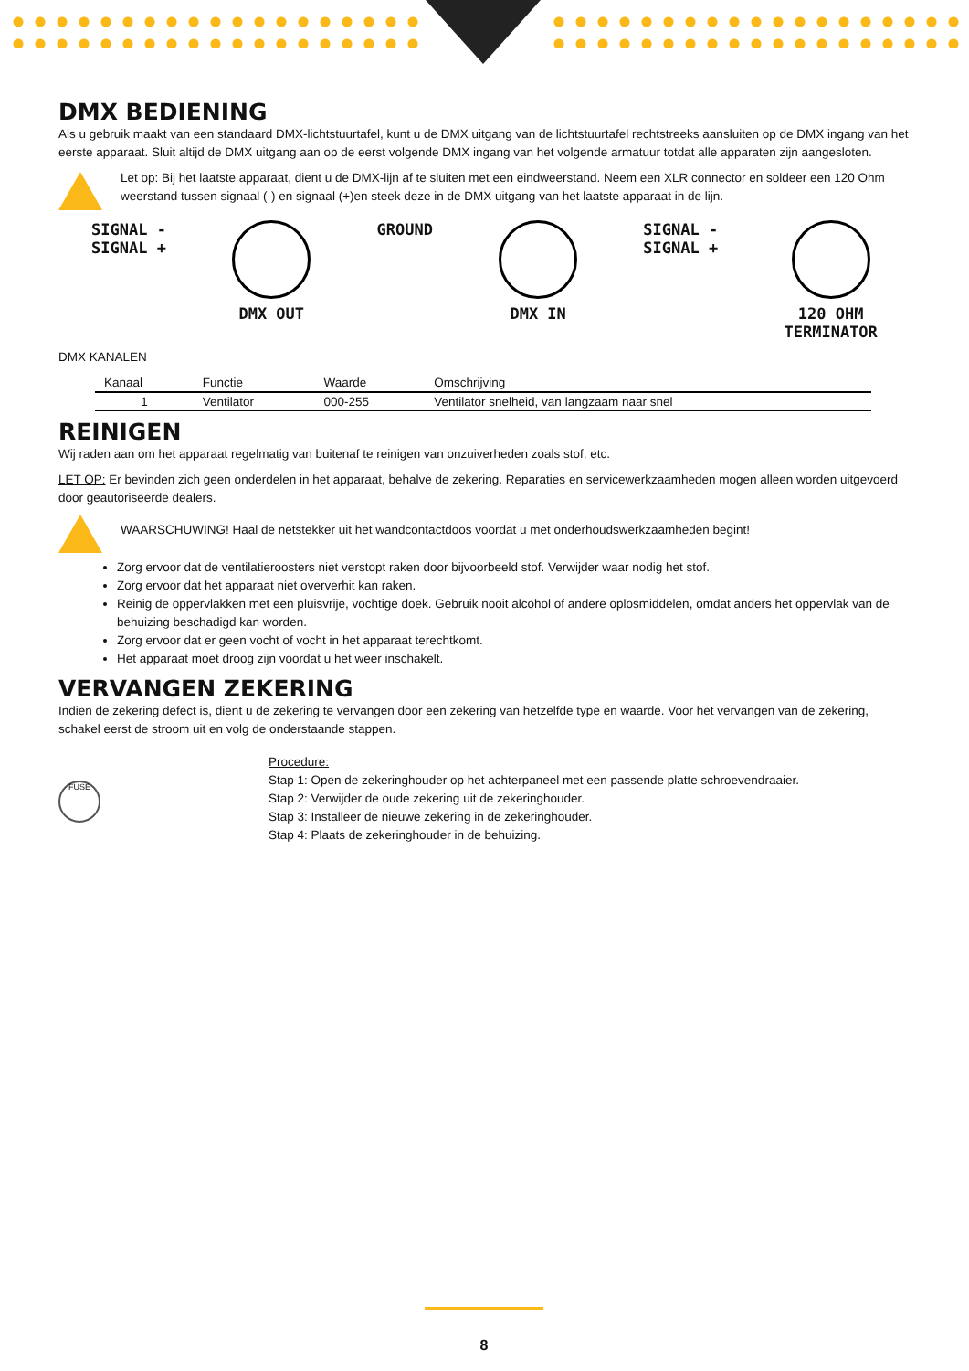DMX BEDIENING
Als u gebruik maakt van een standaard DMX-lichtstuurtafel, kunt u de DMX uitgang van de lichtstuurtafel rechtstreeks aansluiten op de DMX ingang van het eerste apparaat. Sluit altijd de DMX uitgang aan op de eerst volgende DMX ingang van het volgende armatuur totdat alle apparaten zijn aangesloten.
Let op: Bij het laatste apparaat, dient u de DMX-lijn af te sluiten met een eindweerstand. Neem een XLR connector en soldeer een 120 Ohm weerstand tussen signaal (-) en signaal (+)en steek deze in de DMX uitgang van het laatste apparaat in de lijn.
SIGNAL -
SIGNAL +
DMX OUT GROUND DMX IN SIGNAL -
SIGNAL +
120 OHM
TERMINATOR
DMX KANALEN
| Kanaal | Functie | Waarde | Omschrijving |
| --- | --- | --- | --- |
| 1 | Ventilator | 000-255 | Ventilator snelheid, van langzaam naar snel |
REINIGEN
Wij raden aan om het apparaat regelmatig van buitenaf te reinigen van onzuiverheden zoals stof, etc.
LET OP: Er bevinden zich geen onderdelen in het apparaat, behalve de zekering. Reparaties en servicewerkzaamheden mogen alleen worden uitgevoerd door geautoriseerde dealers.
WAARSCHUWING! Haal de netstekker uit het wandcontactdoos voordat u met onderhoudswerkzaamheden begint!
Zorg ervoor dat de ventilatieroosters niet verstopt raken door bijvoorbeeld stof. Verwijder waar nodig het stof.
Zorg ervoor dat het apparaat niet oververhit kan raken.
Reinig de oppervlakken met een pluisvrije, vochtige doek. Gebruik nooit alcohol of andere oplosmiddelen, omdat anders het oppervlak van de behuizing beschadigd kan worden.
Zorg ervoor dat er geen vocht of vocht in het apparaat terechtkomt.
Het apparaat moet droog zijn voordat u het weer inschakelt.
VERVANGEN ZEKERING
Indien de zekering defect is, dient u de zekering te vervangen door een zekering van hetzelfde type en waarde. Voor het vervangen van de zekering, schakel eerst de stroom uit en volg de onderstaande stappen.
FUSE
Procedure:
Stap 1: Open de zekeringhouder op het achterpaneel met een passende platte schroevendraaier.
Stap 2: Verwijder de oude zekering uit de zekeringhouder.
Stap 3: Installeer de nieuwe zekering in de zekeringhouder.
Stap 4: Plaats de zekeringhouder in de behuizing.
8